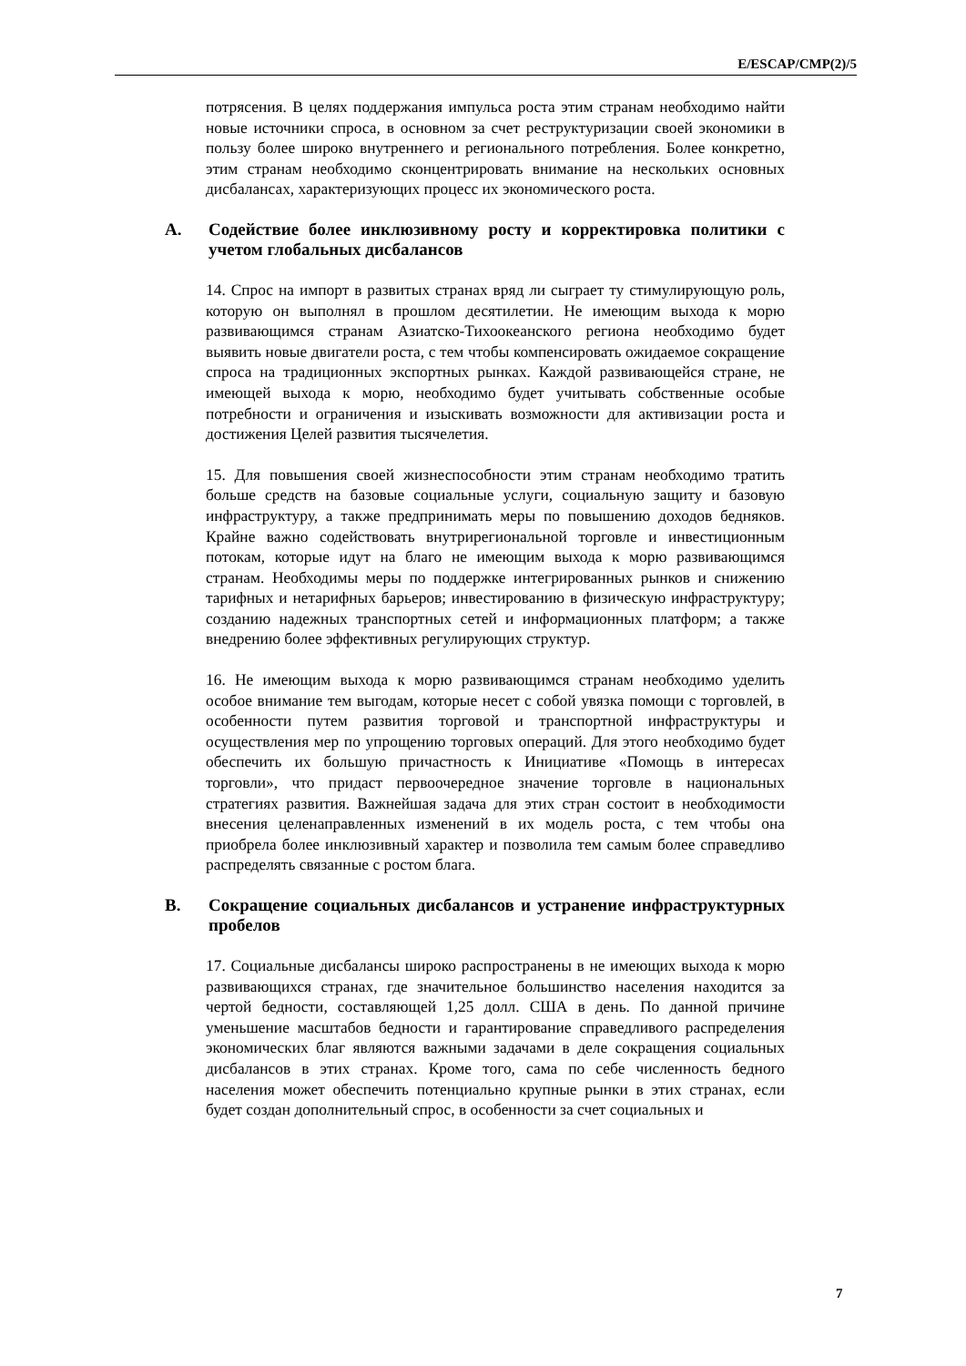E/ESCAP/CMP(2)/5
потрясения. В целях поддержания импульса роста этим странам необходимо найти новые источники спроса, в основном за счет реструктуризации своей экономики в пользу более широко внутреннего и регионального потребления. Более конкретно, этим странам необходимо сконцентрировать внимание на нескольких основных дисбалансах, характеризующих процесс их экономического роста.
A. Содействие более инклюзивному росту и корректировка политики с учетом глобальных дисбалансов
14. Спрос на импорт в развитых странах вряд ли сыграет ту стимулирующую роль, которую он выполнял в прошлом десятилетии. Не имеющим выхода к морю развивающимся странам Азиатско-Тихоокеанского региона необходимо будет выявить новые двигатели роста, с тем чтобы компенсировать ожидаемое сокращение спроса на традиционных экспортных рынках. Каждой развивающейся стране, не имеющей выхода к морю, необходимо будет учитывать собственные особые потребности и ограничения и изыскивать возможности для активизации роста и достижения Целей развития тысячелетия.
15. Для повышения своей жизнеспособности этим странам необходимо тратить больше средств на базовые социальные услуги, социальную защиту и базовую инфраструктуру, а также предпринимать меры по повышению доходов бедняков. Крайне важно содействовать внутрирегиональной торговле и инвестиционным потокам, которые идут на благо не имеющим выхода к морю развивающимся странам. Необходимы меры по поддержке интегрированных рынков и снижению тарифных и нетарифных барьеров; инвестированию в физическую инфраструктуру; созданию надежных транспортных сетей и информационных платформ; а также внедрению более эффективных регулирующих структур.
16. Не имеющим выхода к морю развивающимся странам необходимо уделить особое внимание тем выгодам, которые несет с собой увязка помощи с торговлей, в особенности путем развития торговой и транспортной инфраструктуры и осуществления мер по упрощению торговых операций. Для этого необходимо будет обеспечить их большую причастность к Инициативе «Помощь в интересах торговли», что придаст первоочередное значение торговле в национальных стратегиях развития. Важнейшая задача для этих стран состоит в необходимости внесения целенаправленных изменений в их модель роста, с тем чтобы она приобрела более инклюзивный характер и позволила тем самым более справедливо распределять связанные с ростом блага.
B. Сокращение социальных дисбалансов и устранение инфраструктурных пробелов
17. Социальные дисбалансы широко распространены в не имеющих выхода к морю развивающихся странах, где значительное большинство населения находится за чертой бедности, составляющей 1,25 долл. США в день. По данной причине уменьшение масштабов бедности и гарантирование справедливого распределения экономических благ являются важными задачами в деле сокращения социальных дисбалансов в этих странах. Кроме того, сама по себе численность бедного населения может обеспечить потенциально крупные рынки в этих странах, если будет создан дополнительный спрос, в особенности за счет социальных и
7